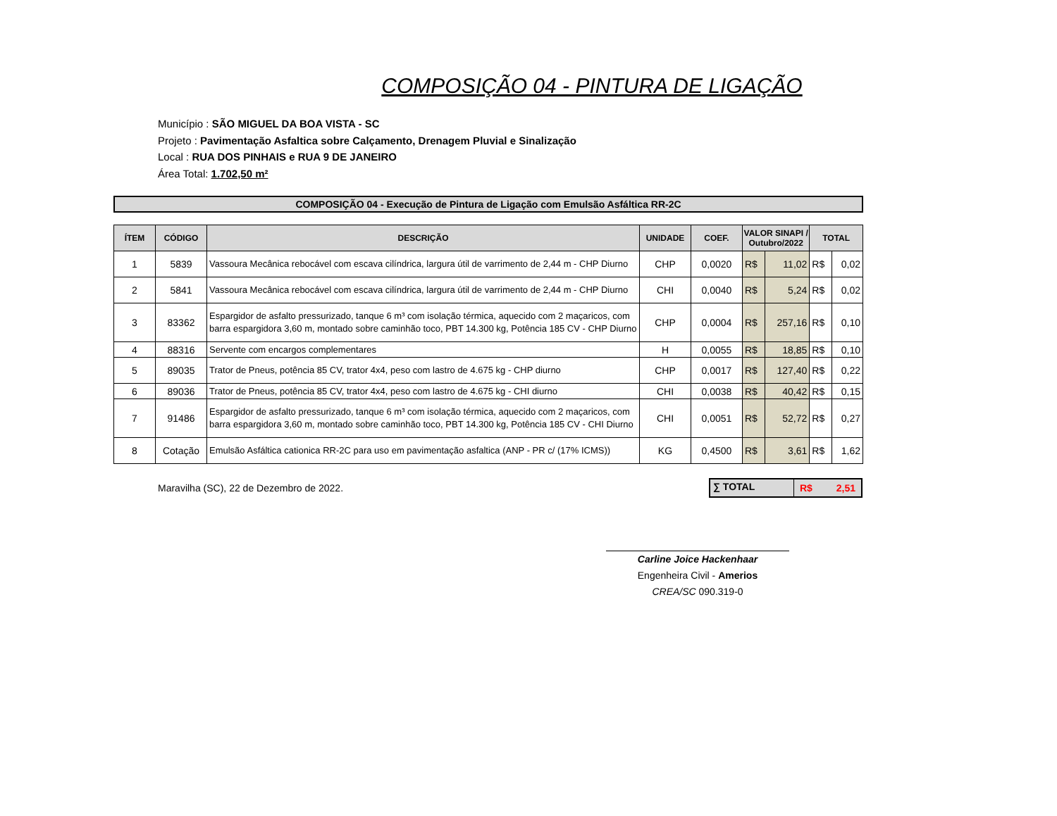COMPOSIÇÃO 04 - PINTURA DE LIGAÇÃO
Município : SÃO MIGUEL DA BOA VISTA - SC
Projeto : Pavimentação Asfaltica sobre Calçamento, Drenagem Pluvial e Sinalização
Local : RUA DOS PINHAIS e RUA 9 DE JANEIRO
Área Total: 1.702,50 m²
COMPOSIÇÃO 04 - Execução de Pintura de Ligação com Emulsão Asfáltica RR-2C
| ÍTEM | CÓDIGO | DESCRIÇÃO | UNIDADE | COEF. | VALOR SINAPI / Outubro/2022 | | TOTAL | |
| --- | --- | --- | --- | --- | --- | --- | --- | --- |
| 1 | 5839 | Vassoura Mecânica rebocável com escava cilíndrica, largura útil de varrimento de 2,44 m - CHP Diurno | CHP | 0,0020 | R$ | 11,02 | R$ | 0,02 |
| 2 | 5841 | Vassoura Mecânica rebocável com escava cilíndrica, largura útil de varrimento de 2,44 m - CHP Diurno | CHI | 0,0040 | R$ | 5,24 | R$ | 0,02 |
| 3 | 83362 | Espargidor de asfalto pressurizado, tanque 6 m³ com isolação térmica, aquecido com 2 maçaricos, com barra espargidora 3,60 m, montado sobre caminhão toco, PBT 14.300 kg, Potência 185 CV - CHP Diurno | CHP | 0,0004 | R$ | 257,16 | R$ | 0,10 |
| 4 | 88316 | Servente com encargos complementares | H | 0,0055 | R$ | 18,85 | R$ | 0,10 |
| 5 | 89035 | Trator de Pneus, potência 85 CV, trator 4x4, peso com lastro de 4.675 kg - CHP diurno | CHP | 0,0017 | R$ | 127,40 | R$ | 0,22 |
| 6 | 89036 | Trator de Pneus, potência 85 CV, trator 4x4, peso com lastro de 4.675 kg - CHI diurno | CHI | 0,0038 | R$ | 40,42 | R$ | 0,15 |
| 7 | 91486 | Espargidor de asfalto pressurizado, tanque 6 m³ com isolação térmica, aquecido com 2 maçaricos, com barra espargidora 3,60 m, montado sobre caminhão toco, PBT 14.300 kg, Potência 185 CV - CHI Diurno | CHI | 0,0051 | R$ | 52,72 | R$ | 0,27 |
| 8 | Cotação | Emulsão Asfáltica cationica RR-2C para uso em pavimentação asfaltica (ANP - PR c/ (17% ICMS)) | KG | 0,4500 | R$ | 3,61 | R$ | 1,62 |
Maravilha (SC), 22 de Dezembro de 2022.
∑ TOTAL R$ 2,51
Carline Joice Hackenhaar
Engenheira Civil - Amerios
CREA/SC 090.319-0